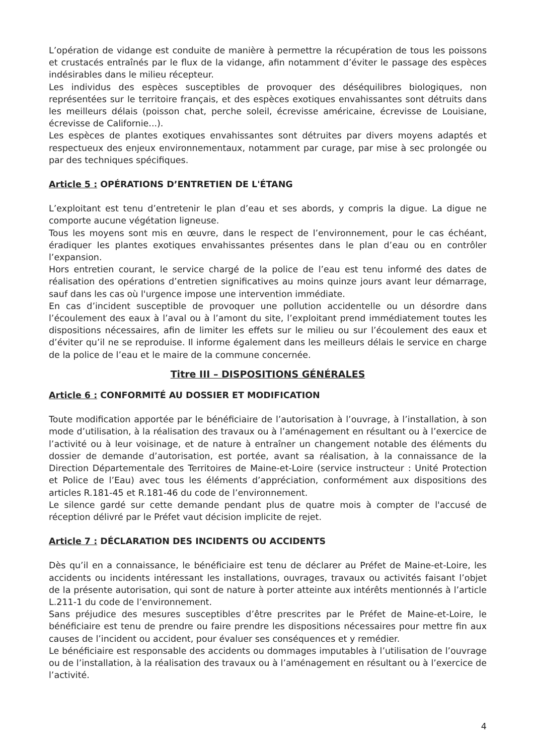L’opération de vidange est conduite de manière à permettre la récupération de tous les poissons et crustacés entraînés par le flux de la vidange, afin notamment d’éviter le passage des espèces indésirables dans le milieu récepteur.
Les individus des espèces susceptibles de provoquer des déséquilibres biologiques, non représentées sur le territoire français, et des espèces exotiques envahissantes sont détruits dans les meilleurs délais (poisson chat, perche soleil, écrevisse américaine, écrevisse de Louisiane, écrevisse de Californie...).
Les espèces de plantes exotiques envahissantes sont détruites par divers moyens adaptés et respectueux des enjeux environnementaux, notamment par curage, par mise à sec prolongée ou par des techniques spécifiques.
Article 5 : OPÉRATIONS D’ENTRETIEN DE L'ÉTANG
L’exploitant est tenu d’entretenir le plan d’eau et ses abords, y compris la digue. La digue ne comporte aucune végétation ligneuse.
Tous les moyens sont mis en œuvre, dans le respect de l’environnement, pour le cas échéant, éradiquer les plantes exotiques envahissantes présentes dans le plan d’eau ou en contrôler l’expansion.
Hors entretien courant, le service chargé de la police de l’eau est tenu informé des dates de réalisation des opérations d’entretien significatives au moins quinze jours avant leur démarrage, sauf dans les cas où l'urgence impose une intervention immédiate.
En cas d’incident susceptible de provoquer une pollution accidentelle ou un désordre dans l’écoulement des eaux à l’aval ou à l’amont du site, l’exploitant prend immédiatement toutes les dispositions nécessaires, afin de limiter les effets sur le milieu ou sur l’écoulement des eaux et d’éviter qu’il ne se reproduise. Il informe également dans les meilleurs délais le service en charge de la police de l’eau et le maire de la commune concernée.
Titre III – DISPOSITIONS GÉNÉRALES
Article 6 : CONFORMITÉ AU DOSSIER ET MODIFICATION
Toute modification apportée par le bénéficiaire de l’autorisation à l’ouvrage, à l’installation, à son mode d’utilisation, à la réalisation des travaux ou à l’aménagement en résultant ou à l’exercice de l’activité ou à leur voisinage, et de nature à entraîner un changement notable des éléments du dossier de demande d’autorisation, est portée, avant sa réalisation, à la connaissance de la Direction Départementale des Territoires de Maine-et-Loire (service instructeur : Unité Protection et Police de l’Eau) avec tous les éléments d’appréciation, conformément aux dispositions des articles R.181-45 et R.181-46 du code de l’environnement.
Le silence gardé sur cette demande pendant plus de quatre mois à compter de l'accusé de réception délivré par le Préfet vaut décision implicite de rejet.
Article 7 : DÉCLARATION DES INCIDENTS OU ACCIDENTS
Dès qu’il en a connaissance, le bénéficiaire est tenu de déclarer au Préfet de Maine-et-Loire, les accidents ou incidents intéressant les installations, ouvrages, travaux ou activités faisant l’objet de la présente autorisation, qui sont de nature à porter atteinte aux intérêts mentionnés à l’article L.211-1 du code de l’environnement.
Sans préjudice des mesures susceptibles d’être prescrites par le Préfet de Maine-et-Loire, le bénéficiaire est tenu de prendre ou faire prendre les dispositions nécessaires pour mettre fin aux causes de l’incident ou accident, pour évaluer ses conséquences et y remédier.
Le bénéficiaire est responsable des accidents ou dommages imputables à l’utilisation de l’ouvrage ou de l’installation, à la réalisation des travaux ou à l’aménagement en résultant ou à l’exercice de l’activité.
4